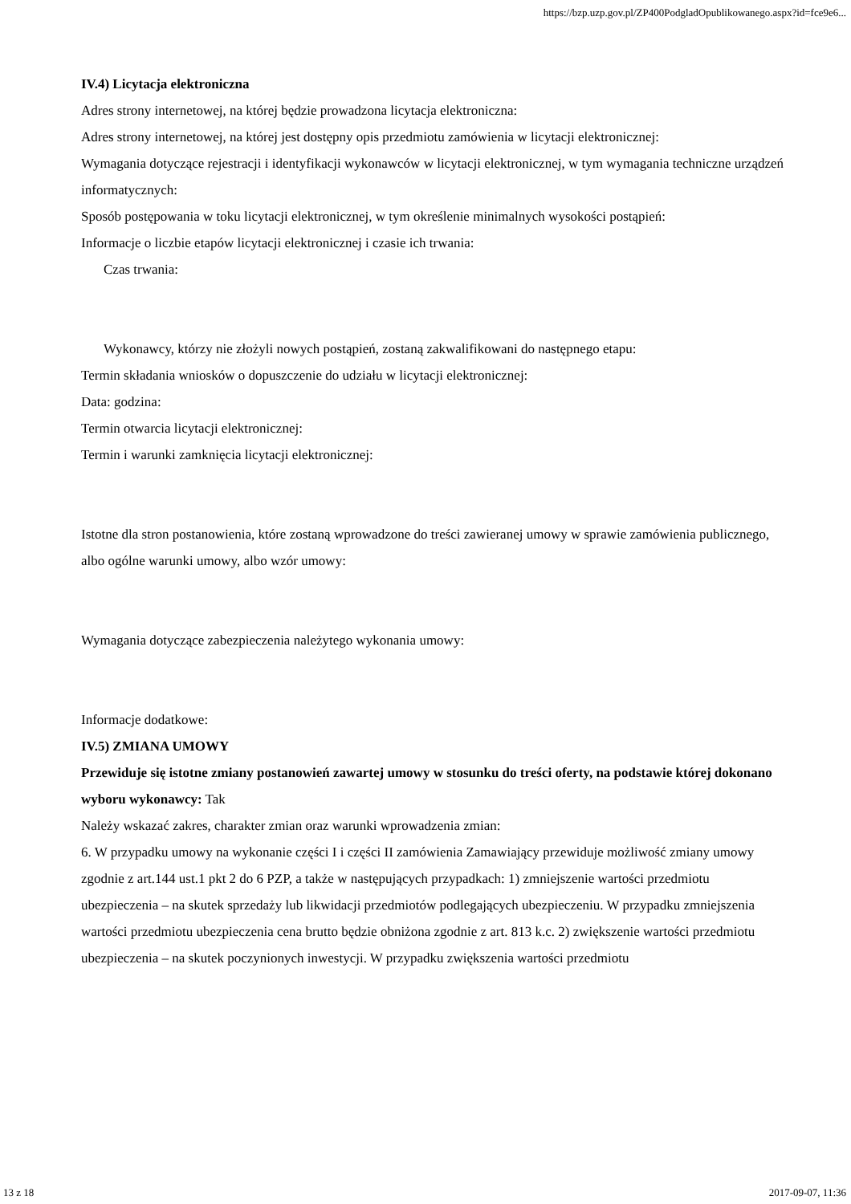https://bzp.uzp.gov.pl/ZP400PodgladOpublikowanego.aspx?id=fce9e6...
IV.4) Licytacja elektroniczna
Adres strony internetowej, na której będzie prowadzona licytacja elektroniczna:
Adres strony internetowej, na której jest dostępny opis przedmiotu zamówienia w licytacji elektronicznej:
Wymagania dotyczące rejestracji i identyfikacji wykonawców w licytacji elektronicznej, w tym wymagania techniczne urządzeń informatycznych:
Sposób postępowania w toku licytacji elektronicznej, w tym określenie minimalnych wysokości postąpień:
Informacje o liczbie etapów licytacji elektronicznej i czasie ich trwania:
Czas trwania:
Wykonawcy, którzy nie złożyli nowych postąpień, zostaną zakwalifikowani do następnego etapu:
Termin składania wniosków o dopuszczenie do udziału w licytacji elektronicznej:
Data: godzina:
Termin otwarcia licytacji elektronicznej:
Termin i warunki zamknięcia licytacji elektronicznej:
Istotne dla stron postanowienia, które zostaną wprowadzone do treści zawieranej umowy w sprawie zamówienia publicznego, albo ogólne warunki umowy, albo wzór umowy:
Wymagania dotyczące zabezpieczenia należytego wykonania umowy:
Informacje dodatkowe:
IV.5) ZMIANA UMOWY
Przewiduje się istotne zmiany postanowień zawartej umowy w stosunku do treści oferty, na podstawie której dokonano wyboru wykonawcy: Tak
Należy wskazać zakres, charakter zmian oraz warunki wprowadzenia zmian:
6. W przypadku umowy na wykonanie części I i części II zamówienia Zamawiający przewiduje możliwość zmiany umowy zgodnie z art.144 ust.1 pkt 2 do 6 PZP, a także w następujących przypadkach: 1) zmniejszenie wartości przedmiotu ubezpieczenia – na skutek sprzedaży lub likwidacji przedmiotów podlegających ubezpieczeniu. W przypadku zmniejszenia wartości przedmiotu ubezpieczenia cena brutto będzie obniżona zgodnie z art. 813 k.c. 2) zwiększenie wartości przedmiotu ubezpieczenia – na skutek poczynionych inwestycji. W przypadku zwiększenia wartości przedmiotu
13 z 18 2017-09-07, 11:36